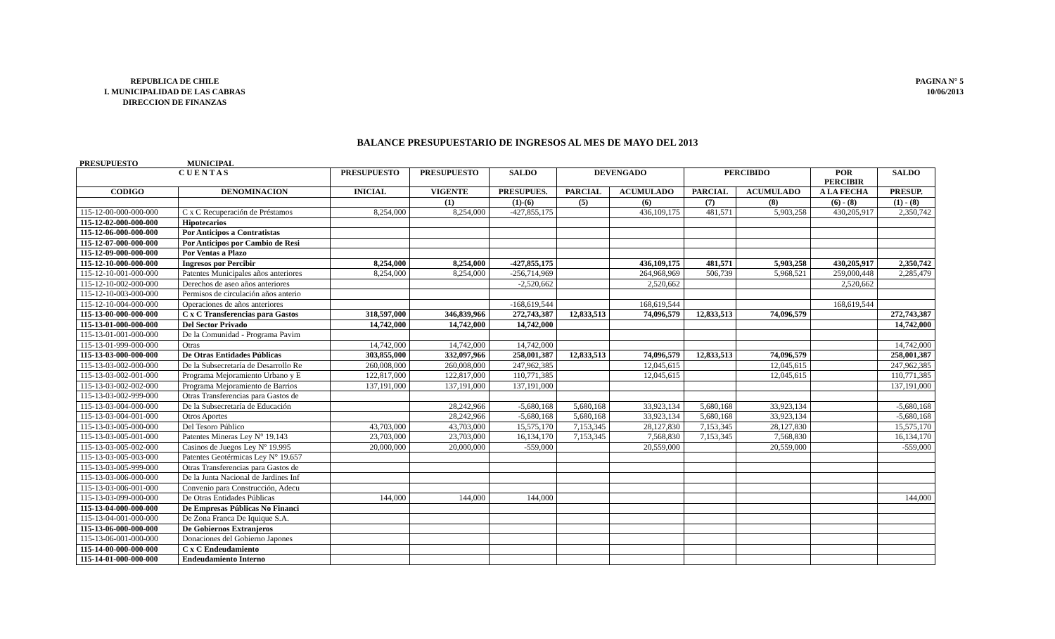REPUBLICA DE CHILE
I. MUNICIPALIDAD DE LAS CABRAS
DIRECCION DE FINANZAS
PAGINA N° 5
10/06/2013
BALANCE PRESUPUESTARIO DE INGRESOS AL MES DE MAYO DEL 2013
PRESUPUESTO MUNICIPAL
| C U E N T A S | | PRESUPUESTO | PRESUPUESTO | SALDO | DEVENGADO | | PERCIBIDO | | POR PERCIBIR | SALDO |
| --- | --- | --- | --- | --- | --- | --- | --- | --- | --- | --- |
| CODIGO | DENOMINACION | INICIAL | VIGENTE | PRESUPUES. | PARCIAL | ACUMULADO | PARCIAL | ACUMULADO | A LA FECHA | PRESUP. |
| | | | (1) | (1)-(6) | (5) | (6) | (7) | (8) | (6) - (8) | (1) - (8) |
| 115-12-00-000-000-000 | C x C Recuperación de Préstamos | 8,254,000 | 8,254,000 | -427,855,175 | | 436,109,175 | 481,571 | 5,903,258 | 430,205,917 | 2,350,742 |
| 115-12-02-000-000-000 | Hipotecarios | | | | | | | | | |
| 115-12-06-000-000-000 | Por Anticipos a Contratistas | | | | | | | | | |
| 115-12-07-000-000-000 | Por Anticipos por Cambio de Resi | | | | | | | | | |
| 115-12-09-000-000-000 | Por Ventas a Plazo | | | | | | | | | |
| 115-12-10-000-000-000 | Ingresos por Percibir | 8,254,000 | 8,254,000 | -427,855,175 | | 436,109,175 | 481,571 | 5,903,258 | 430,205,917 | 2,350,742 |
| 115-12-10-001-000-000 | Patentes Municipales años anteriores | 8,254,000 | 8,254,000 | -256,714,969 | | 264,968,969 | 506,739 | 5,968,521 | 259,000,448 | 2,285,479 |
| 115-12-10-002-000-000 | Derechos de aseo años anteriores | | | -2,520,662 | | 2,520,662 | | | 2,520,662 | |
| 115-12-10-003-000-000 | Permisos de circulación años anterio | | | | | | | | | |
| 115-12-10-004-000-000 | Operaciones de años anteriores | | | -168,619,544 | | 168,619,544 | | | 168,619,544 | |
| 115-13-00-000-000-000 | C x C Transferencias para Gastos | 318,597,000 | 346,839,966 | 272,743,387 | 12,833,513 | 74,096,579 | 12,833,513 | 74,096,579 | | 272,743,387 |
| 115-13-01-000-000-000 | Del Sector Privado | 14,742,000 | 14,742,000 | 14,742,000 | | | | | | 14,742,000 |
| 115-13-01-001-000-000 | De la Comunidad - Programa Pavim | | | | | | | | | |
| 115-13-01-999-000-000 | Otras | 14,742,000 | 14,742,000 | 14,742,000 | | | | | | 14,742,000 |
| 115-13-03-000-000-000 | De Otras Entidades Públicas | 303,855,000 | 332,097,966 | 258,001,387 | 12,833,513 | 74,096,579 | 12,833,513 | 74,096,579 | | 258,001,387 |
| 115-13-03-002-000-000 | De la Subsecretaría de Desarrollo Re | 260,008,000 | 260,008,000 | 247,962,385 | | 12,045,615 | | 12,045,615 | | 247,962,385 |
| 115-13-03-002-001-000 | Programa Mejoramiento Urbano y E | 122,817,000 | 122,817,000 | 110,771,385 | | 12,045,615 | | 12,045,615 | | 110,771,385 |
| 115-13-03-002-002-000 | Programa Mejoramiento de Barrios | 137,191,000 | 137,191,000 | 137,191,000 | | | | | | 137,191,000 |
| 115-13-03-002-999-000 | Otras Transferencias para Gastos de | | | | | | | | | |
| 115-13-03-004-000-000 | De la Subsecretaría de Educación | | 28,242,966 | -5,680,168 | 5,680,168 | 33,923,134 | 5,680,168 | 33,923,134 | | -5,680,168 |
| 115-13-03-004-001-000 | Otros Aportes | | 28,242,966 | -5,680,168 | 5,680,168 | 33,923,134 | 5,680,168 | 33,923,134 | | -5,680,168 |
| 115-13-03-005-000-000 | Del Tesoro Público | 43,703,000 | 43,703,000 | 15,575,170 | 7,153,345 | 28,127,830 | 7,153,345 | 28,127,830 | | 15,575,170 |
| 115-13-03-005-001-000 | Patentes Mineras Ley N° 19.143 | 23,703,000 | 23,703,000 | 16,134,170 | 7,153,345 | 7,568,830 | 7,153,345 | 7,568,830 | | 16,134,170 |
| 115-13-03-005-002-000 | Casinos de Juegos Ley Nº 19.995 | 20,000,000 | 20,000,000 | -559,000 | | 20,559,000 | | 20,559,000 | | -559,000 |
| 115-13-03-005-003-000 | Patentes Geotérmicas Ley N° 19.657 | | | | | | | | | |
| 115-13-03-005-999-000 | Otras Transferencias para Gastos de | | | | | | | | | |
| 115-13-03-006-000-000 | De la Junta Nacional de Jardines Inf | | | | | | | | | |
| 115-13-03-006-001-000 | Convenio para Construcción, Adecu | | | | | | | | | |
| 115-13-03-099-000-000 | De Otras Entidades Públicas | 144,000 | 144,000 | 144,000 | | | | | | 144,000 |
| 115-13-04-000-000-000 | De Empresas Públicas No Financi | | | | | | | | | |
| 115-13-04-001-000-000 | De Zona Franca De Iquique S.A. | | | | | | | | | |
| 115-13-06-000-000-000 | De Gobiernos Extranjeros | | | | | | | | | |
| 115-13-06-001-000-000 | Donaciones del Gobierno Japones | | | | | | | | | |
| 115-14-00-000-000-000 | C x C Endeudamiento | | | | | | | | | |
| 115-14-01-000-000-000 | Endeudamiento Interno | | | | | | | | | |